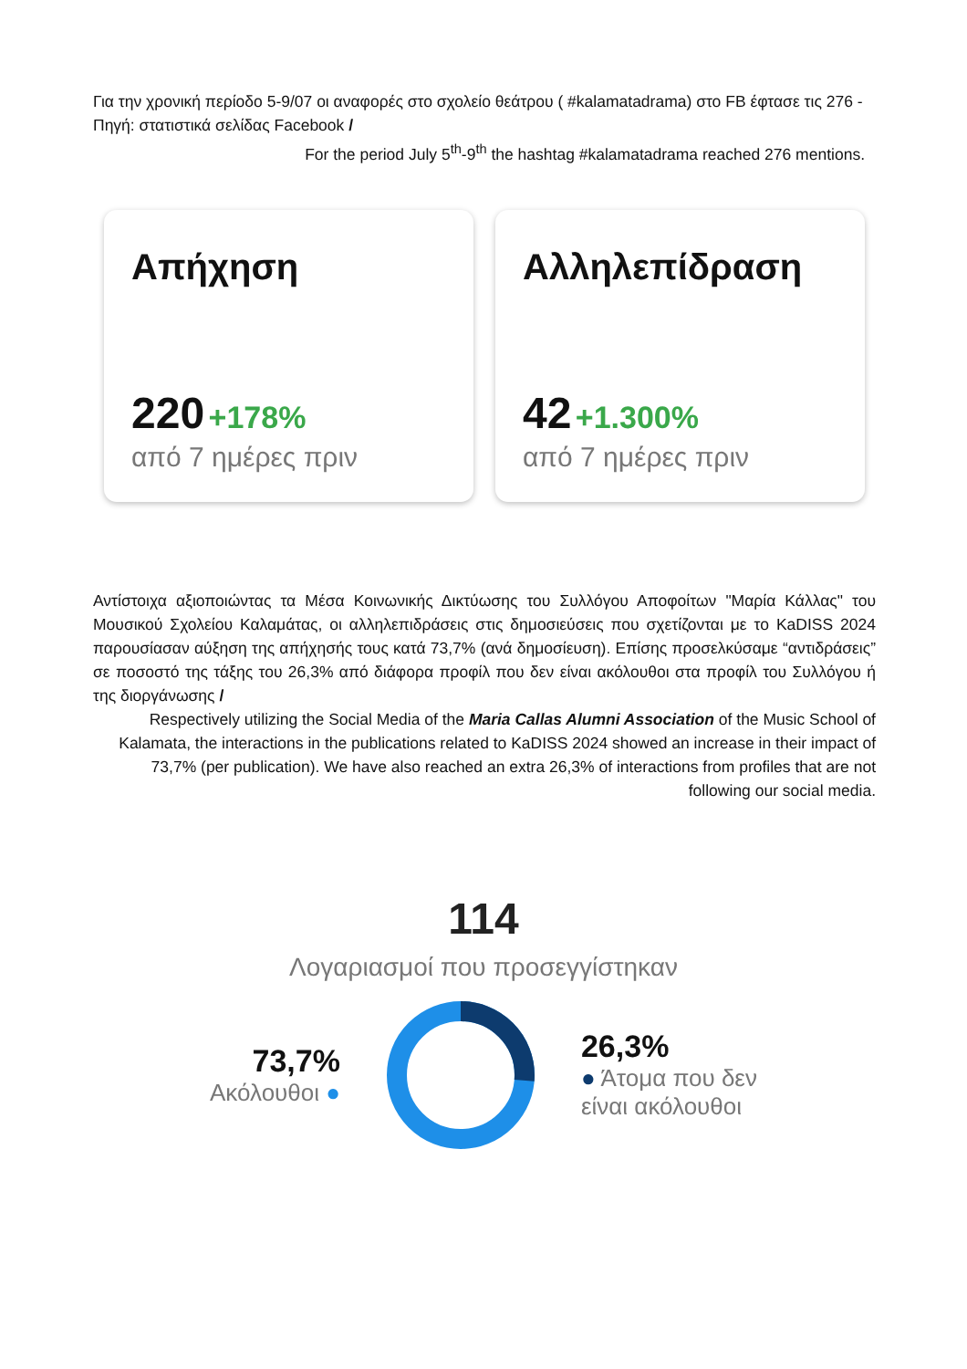Για την χρονική περίοδο 5-9/07 οι αναφορές στο σχολείο θεάτρου ( #kalamatadrama) στο FB έφτασε τις 276 - Πηγή: στατιστικά σελίδας Facebook /
For the period July 5<sup>th</sup>-9<sup>th</sup> the hashtag #kalamatadrama reached 276 mentions.
Απήχηση
220 +178%
από 7 ημέρες πριν
Αλληλεπίδραση
42 +1.300%
από 7 ημέρες πριν
Αντίστοιχα αξιοποιώντας τα Μέσα Κοινωνικής Δικτύωσης του Συλλόγου Αποφοίτων "Μαρία Κάλλας" του Μουσικού Σχολείου Καλαμάτας, οι αλληλεπιδράσεις στις δημοσιεύσεις που σχετίζονται με το KaDISS 2024 παρουσίασαν αύξηση της απήχησής τους κατά 73,7% (ανά δημοσίευση). Επίσης προσελκύσαμε “αντιδράσεις” σε ποσοστό της τάξης του 26,3% από διάφορα προφίλ που δεν είναι ακόλουθοι στα προφίλ του Συλλόγου ή της διοργάνωσης /
Respectively utilizing the Social Media of the Maria Callas Alumni Association of the Music School of Kalamata, the interactions in the publications related to KaDISS 2024 showed an increase in their impact of 73,7% (per publication). We have also reached an extra 26,3% of interactions from profiles that are not following our social media.
114
Λογαριασμοί που προσεγγίστηκαν
73,7%
Ακόλουθοι ●
26,3%
● Άτομα που δεν
είναι ακόλουθοι